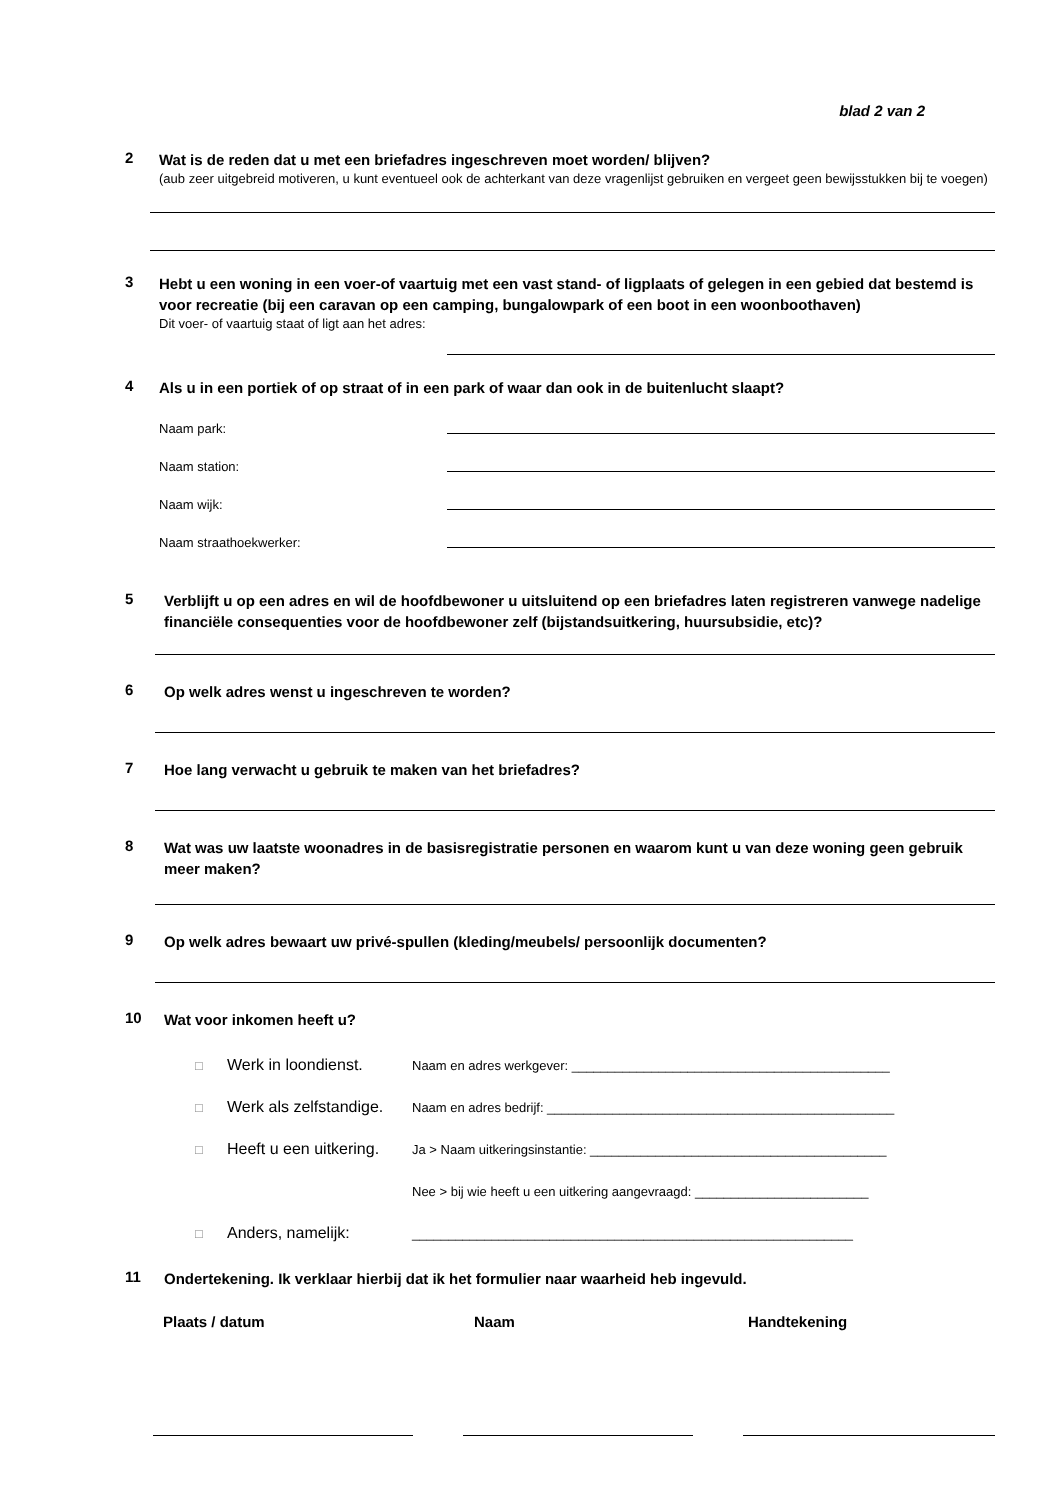blad 2 van 2
2
Wat is de reden dat u met een briefadres ingeschreven moet worden/ blijven?
(aub zeer uitgebreid motiveren, u kunt eventueel ook de achterkant van deze vragenlijst gebruiken en vergeet geen bewijsstukken bij te voegen)
3
Hebt u een woning in een voer-of vaartuig met een vast stand- of ligplaats of gelegen in een gebied dat bestemd is voor recreatie (bij een caravan op een camping, bungalowpark of een boot in een woonboothaven)
Dit voer- of vaartuig staat of ligt aan het adres:
4
Als u in een portiek of op straat of in een park of waar dan ook in de buitenlucht slaapt?
Naam park:
Naam station:
Naam wijk:
Naam straathoekwerker:
5
Verblijft u op een adres en wil de hoofdbewoner u uitsluitend op een briefadres laten registreren vanwege nadelige financiële consequenties voor de hoofdbewoner zelf (bijstandsuitkering, huursubsidie, etc)?
6
Op welk adres wenst u ingeschreven te worden?
7
Hoe lang verwacht u gebruik te maken van het briefadres?
8
Wat was uw laatste woonadres in de basisregistratie personen en waarom kunt u van deze woning geen gebruik meer maken?
9
Op welk adres bewaart uw privé-spullen (kleding/meubels/ persoonlijk documenten?
10
Wat voor inkomen heeft u?
□ Werk in loondienst. Naam en adres werkgever: ____________________________________________
□ Werk als zelfstandige. Naam en adres bedrijf: ________________________________________________
□ Heeft u een uitkering. Ja > Naam uitkeringsinstantie: _________________________________________
Nee > bij wie heeft u een uitkering aangevraagd: ________________________
□ Anders, namelijk: _____________________________________________________________
11
Ondertekening. Ik verklaar hierbij dat ik het formulier naar waarheid heb ingevuld.
Plaats / datum Naam Handtekening